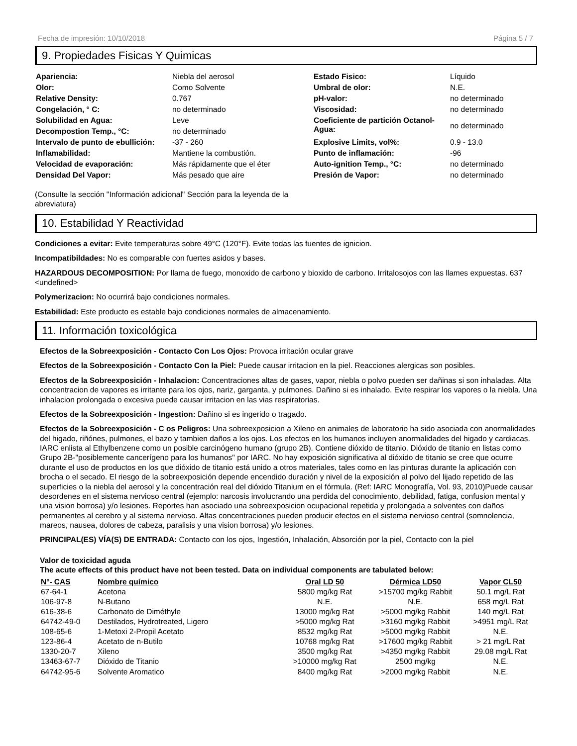Fecha de impresión: 10/10/2018 Página 5 / 7
9. Propiedades Fisicas Y Quimicas
| Apariencia: | Niebla del aerosol | Estado Fisico: | Líquido |
| Olor: | Como Solvente | Umbral de olor: | N.E. |
| Relative Density: | 0.767 | pH-valor: | no determinado |
| Congelación, ° C: | no determinado | Viscosidad: | no determinado |
| Solubilidad en Agua: | Leve | Coeficiente de partición Octanol-Agua: | no determinado |
| Decompostion Temp., °C: | no determinado | | |
| Intervalo de punto de ebullición: | -37 - 260 | Explosive Limits, vol%: | 0.9 - 13.0 |
| Inflamabilidad: | Mantiene la combustión. | Punto de inflamación: | -96 |
| Velocidad de evaporación: | Más rápidamente que el éter | Auto-ignition Temp., °C: | no determinado |
| Densidad Del Vapor: | Más pesado que aire | Presión de Vapor: | no determinado |
(Consulte la sección "Información adicional" Sección para la leyenda de la abreviatura)
10. Estabilidad Y Reactividad
Condiciones a evitar: Evite temperaturas sobre 49°C (120°F). Evite todas las fuentes de ignicion.
Incompatibildades: No es comparable con fuertes asidos y bases.
HAZARDOUS DECOMPOSITION: Por llama de fuego, monoxido de carbono y bioxido de carbono. Irritalosojos con las llames expuestas. 637 <undefined>
Polymerizacion: No ocurrirá bajo condiciones normales.
Estabilidad: Este producto es estable bajo condiciones normales de almacenamiento.
11. Información toxicológica
Efectos de la Sobreexposición - Contacto Con Los Ojos: Provoca irritación ocular grave
Efectos de la Sobreexposición - Contacto Con la Piel: Puede causar irritacion en la piel. Reacciones alergicas son posibles.
Efectos de la Sobreexposición - Inhalacion: Concentraciones altas de gases, vapor, niebla o polvo pueden ser dañinas si son inhaladas. Alta concentracion de vapores es irritante para los ojos, nariz, garganta, y pulmones. Dañino si es inhalado. Evite respirar los vapores o la niebla. Una inhalacion prolongada o excesiva puede causar irritacion en las vias respiratorias.
Efectos de la Sobreexposición - Ingestion: Dañino si es ingerido o tragado.
Efectos de la Sobreexposición - C os Peligros: Una sobreexposicion a Xileno en animales de laboratorio ha sido asociada con anormalidades del higado, riñónes, pulmones, el bazo y tambien daños a los ojos. Los efectos en los humanos incluyen anormalidades del higado y cardiacas. IARC enlista al Ethylbenzene como un posible carcinógeno humano (grupo 2B). Contiene dióxido de titanio. Dióxido de titanio en listas como Grupo 2B-"posiblemente cancerígeno para los humanos" por IARC. No hay exposición significativa al dióxido de titanio se cree que ocurre durante el uso de productos en los que dióxido de titanio está unido a otros materiales, tales como en las pinturas durante la aplicación con brocha o el secado. El riesgo de la sobreexposición depende encendido duración y nivel de la exposición al polvo del lijado repetido de las superficies o la niebla del aerosol y la concentración real del dióxido Titanium en el fórmula. (Ref: IARC Monografía, Vol. 93, 2010)Puede causar desordenes en el sistema nervioso central (ejemplo: narcosis involucrando una perdida del conocimiento, debilidad, fatiga, confusion mental y una vision borrosa) y/o lesiones. Reportes han asociado una sobreexposicion ocupacional repetida y prolongada a solventes con daños permanentes al cerebro y al sistema nervioso. Altas concentraciones pueden producir efectos en el sistema nervioso central (somnolencia, mareos, nausea, dolores de cabeza, paralisis y una vision borrosa) y/o lesiones.
PRINCIPAL(ES) VÍA(S) DE ENTRADA: Contacto con los ojos, Ingestión, Inhalación, Absorción por la piel, Contacto con la piel
Valor de toxicidad aguda
The acute effects of this product have not been tested. Data on individual components are tabulated below:
| N°- CAS | Nombre químico | Oral LD 50 | Dérmica LD50 | Vapor CL50 |
| --- | --- | --- | --- | --- |
| 67-64-1 | Acetona | 5800 mg/kg Rat | >15700 mg/kg Rabbit | 50.1 mg/L Rat |
| 106-97-8 | N-Butano | N.E. | N.E. | 658 mg/L Rat |
| 616-38-6 | Carbonato de Diméthyle | 13000 mg/kg Rat | >5000 mg/kg Rabbit | 140 mg/L Rat |
| 64742-49-0 | Destilados, Hydrotreated, Ligero | >5000 mg/kg Rat | >3160 mg/kg Rabbit | >4951 mg/L Rat |
| 108-65-6 | 1-Metoxi 2-Propil Acetato | 8532 mg/kg Rat | >5000 mg/kg Rabbit | N.E. |
| 123-86-4 | Acetato de n-Butilo | 10768 mg/kg Rat | >17600 mg/kg Rabbit | > 21 mg/L Rat |
| 1330-20-7 | Xileno | 3500 mg/kg Rat | >4350 mg/kg Rabbit | 29.08 mg/L Rat |
| 13463-67-7 | Dióxido de Titanio | >10000 mg/kg Rat | 2500 mg/kg | N.E. |
| 64742-95-6 | Solvente Aromatico | 8400 mg/kg Rat | >2000 mg/kg Rabbit | N.E. |